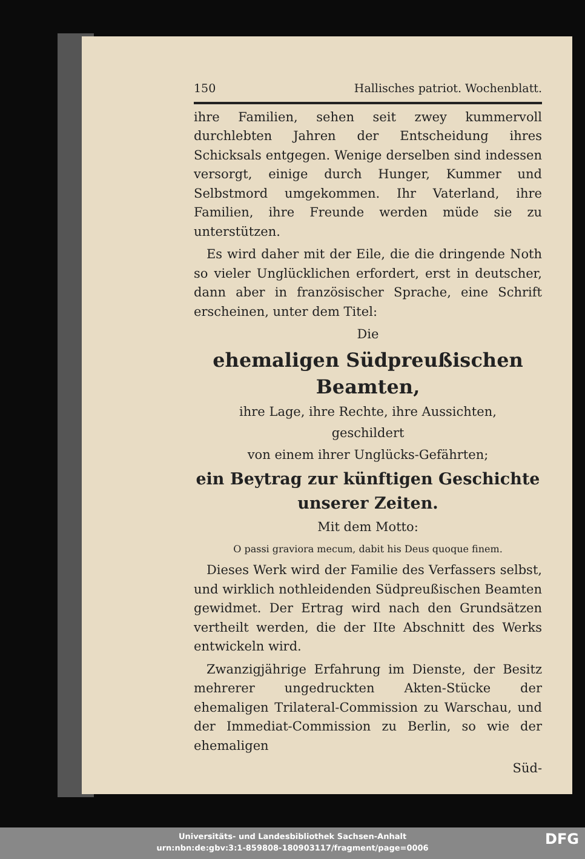150 Hallisches patriot. Wochenblatt.
ihre Familien, sehen seit zwey kummervoll durchlebten Jahren der Entscheidung ihres Schicksals entgegen. Wenige derselben sind indessen versorgt, einige durch Hunger, Kummer und Selbstmord umgekommen. Ihr Vaterland, ihre Familien, ihre Freunde werden müde sie zu unterstützen.
 Es wird daher mit der Eile, die die dringende Noth so vieler Unglücklichen erfordert, erst in deutscher, dann aber in französischer Sprache, eine Schrift erscheinen, unter dem Titel:
Die
ehemaligen Südpreußischen Beamten,
ihre Lage, ihre Rechte, ihre Aussichten,
geschildert
von einem ihrer Unglücks-Gefährten;
ein Beytrag zur künftigen Geschichte unserer Zeiten.
Mit dem Motto:
O passi graviora mecum, dabit his Deus quoque finem.
 Dieses Werk wird der Familie des Verfassers selbst, und wirklich nothleidenden Südpreußischen Beamten gewidmet. Der Ertrag wird nach den Grundsätzen vertheilt werden, die der IIte Abschnitt des Werks entwickeln wird.
 Zwanzigjährige Erfahrung im Dienste, der Besitz mehrerer ungedruckten Akten-Stücke der ehemaligen Trilateral-Commission zu Warschau, und der Immediat-Commission zu Berlin, so wie der ehemaligen
Süd-
Universitäts- und Landesbibliothek Sachsen-Anhalt
urn:nbn:de:gbv:3:1-859808-180903117/fragment/page=0006
DFG